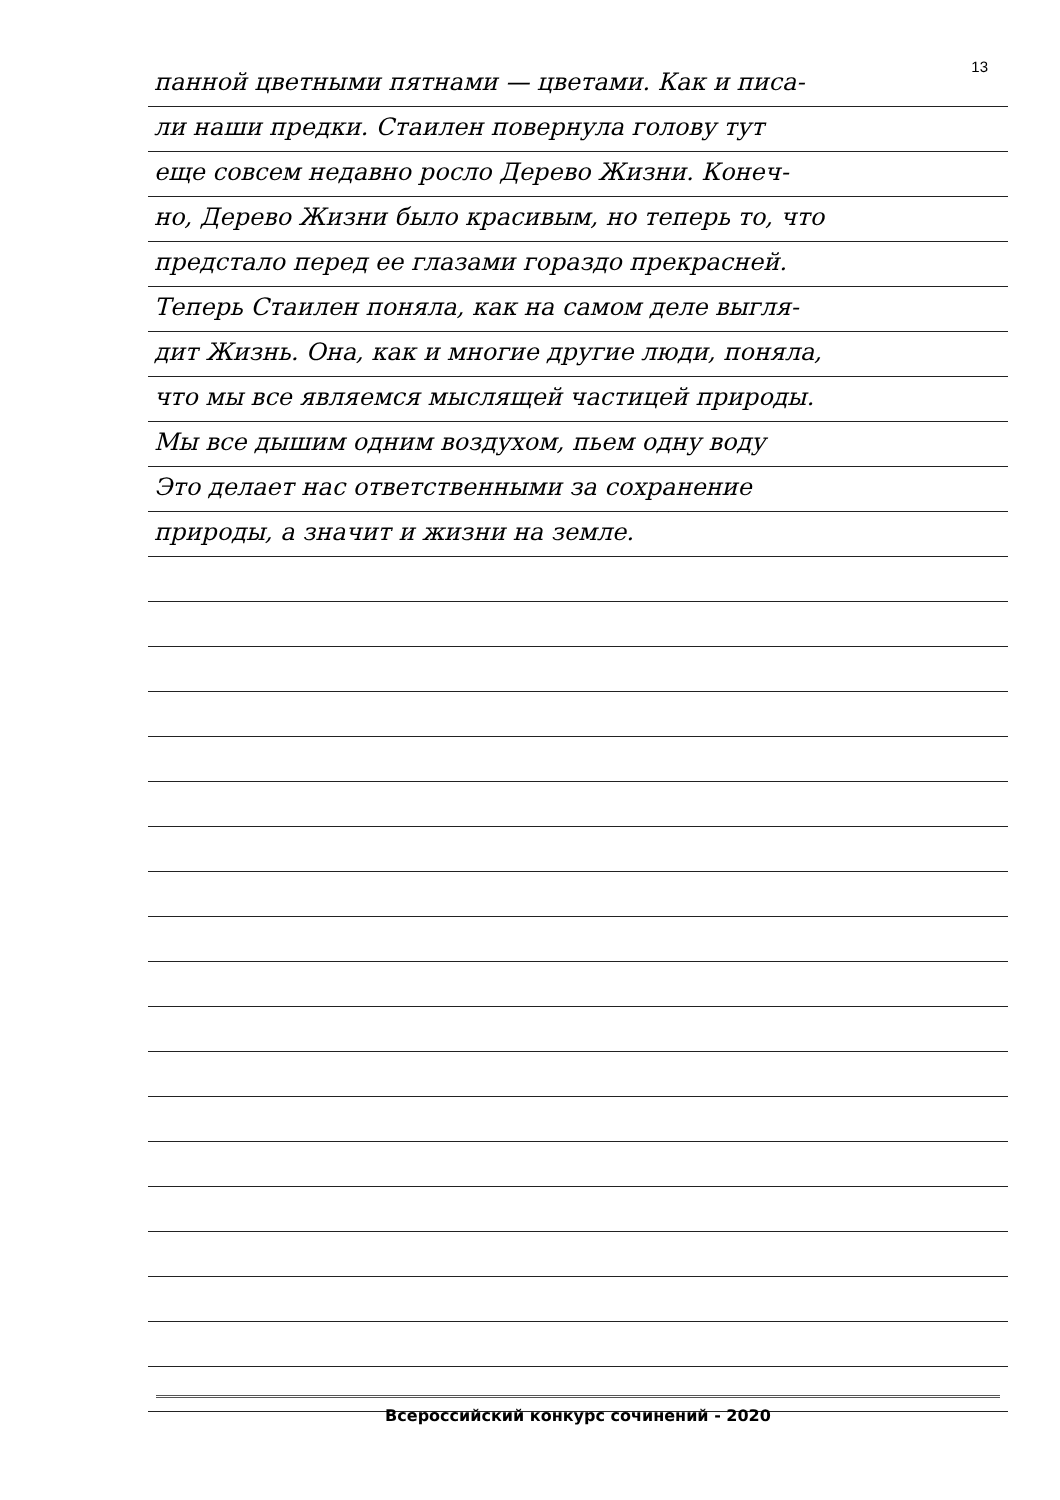13
панной цветными пятнами — цветами. Как и писа-
ли наши предки. Стаилен повернула голову тут
еще совсем недавно росло Дерево Жизни. Конеч-
но, Дерево Жизни было красивым, но теперь то, что
предстало перед ее глазами гораздо прекрасней.
Теперь Стаилен поняла, как на самом деле выгля-
дит Жизнь. Она, как и многие другие люди, поняла,
что мы все являемся мыслящей частицей природы.
Мы все дышим одним воздухом, пьем одну воду
Это делает нас ответственными за сохранение
природы, а значит и жизни на земле.
Всероссийский конкурс сочинений - 2020